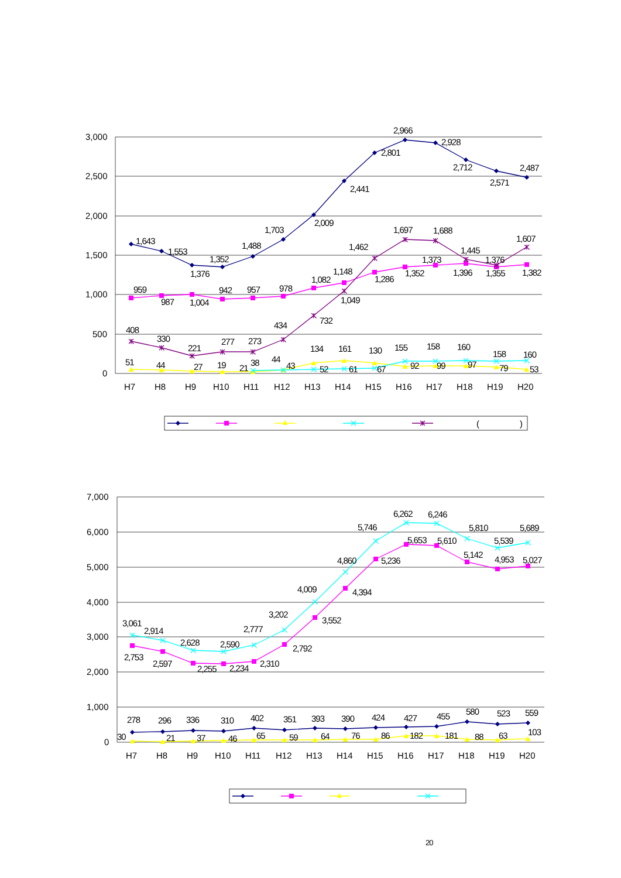3,000
2,500
2,000
1,500
1,000
500
0
H7
H8
H9
H10
H11
H12
H13
H14
H15
H16
H17
H18
H19
H20
1,643
1,553
1,376
1,352
1,488
1,703
2,009
2,441
2,801
2,966
2,928
2,712
2,571
2,487
959
987
1,004
942
957
978
1,082
1,148
1,286
1,352
1,373
1,396
1,355
1,382
408
330
221
277
273
434
732
1,049
1,462
1,697
1,688
1,445
1,376
1,607
51
44
27
19
21
38
44
43
134
161
130
155
92
158
99
160
97
158
79
160
53
52
61
67
(
)
7,000
6,000
5,000
4,000
3,000
2,000
1,000
0
H7
H8
H9
H10
H11
H12
H13
H14
H15
H16
H17
H18
H19
H20
3,061
2,914
2,628
2,590
2,777
3,202
4,009
4,860
5,746
6,262
6,246
5,810
5,539
5,689
2,753
2,597
2,255
2,234
2,310
2,792
3,552
4,394
5,236
5,653
5,610
5,142
4,953
5,027
278
296
336
310
402
351
393
390
424
427
455
580
523
559
30
21
37
46
65
59
64
76
86
182
181
88
63
103
20